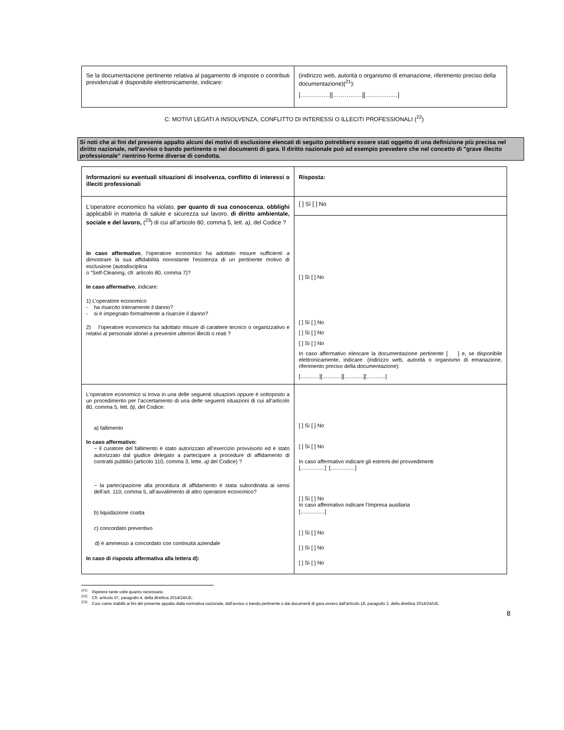| Se la documentazione pertinente relativa al pagamento di imposte o contributi previdenziali è disponibile elettronicamente, indicare: | (indirizzo web, autorità o organismo di emanazione, riferimento preciso della documentazione)(<sup>21</sup>): [……………][……………][…………..…] |
C: MOTIVI LEGATI A INSOLVENZA, CONFLITTO DI INTERESSI O ILLECITI PROFESSIONALI (<sup>22</sup>)
Si noti che ai fini del presente appalto alcuni dei motivi di esclusione elencati di seguito potrebbero essere stati oggetto di una definizione più precisa nel diritto nazionale, nell'avviso o bando pertinente o nei documenti di gara. Il diritto nazionale può ad esempio prevedere che nel concetto di "grave illecito professionale" rientrino forme diverse di condotta.
| Informazioni su eventuali situazioni di insolvenza, conflitto di interessi o illeciti professionali | Risposta: |
| L'operatore economico ha violato, per quanto di sua conoscenza , obblighi applicabili in materia di salute e sicurezza sul lavoro, di diritto ambientale, sociale e del lavoro, (<sup>23</sup>) di cui all’articolo 80, comma 5, lett. a) , del Codice ? In caso affermativo , l'operatore economico ha adottato misure sufficienti a dimostrare la sua affidabilità nonostante l'esistenza di un pertinente motivo di esclusione (autodisciplina o “Self-Cleaning, cfr. articolo 80, comma 7)? In caso affermativo , indicare: 1) L’operatore economico - ha risarcito interamente il danno? - si è impegnato formalmente a risarcire il danno? 2) l’operatore economico ha adottato misure di carattere tecnico o organizzativo e relativi al personale idonei a prevenire ulteriori illeciti o reati ? | [ ] Sì [ ] No |
| | [ ] Sì [ ] No [ ] Sì [ ] No [ ] Sì [ ] No [ ] Sì [ ] No In caso affermativo elencare la documentazione pertinente [ ] e, se disponibile elettronicamente, indicare: (indirizzo web, autorità o organismo di emanazione, riferimento preciso della documentazione): [……..…][……..…][……..…][……..…] |
| L'operatore economico si trova in una delle seguenti situazioni oppure è sottoposto a un procedimento per l’accertamento di una delle seguenti situazioni di cui all’articolo 80, comma 5, lett. b) , del Codice: a) fallimento In caso affermativo: − il curatore del fallimento è stato autorizzato all’esercizio provvisorio ed è stato autorizzato dal giudice delegato a partecipare a procedure di affidamento di contratti pubblici (articolo 110, comma 3, lette. a) del Codice) ? − la partecipazione alla procedura di affidamento è stata subordinata ai sensi dell’art. 110, comma 5, all’avvalimento di altro operatore economico? b) liquidazione coatta c) concordato preventivo d) è ammesso a concordato con continuità aziendale In caso di risposta affermativa alla lettera d): | [ ] Sì [ ] No [ ] Sì [ ] No In caso affermativo indicare gli estremi dei provvedimenti [………..…] [………..…] [ ] Sì [ ] No In caso affermativo indicare l’Impresa ausiliaria [………..…] [ ] Sì [ ] No [ ] Sì [ ] No [ ] Sì [ ] No |
<sup>(21)</sup> Ripetere tante volte quanto necessario.
<sup>(22)</sup> Cfr. articolo 57, paragrafo 4, della direttiva 2014/24/UE.
<sup>(23)</sup> Così come stabiliti ai fini del presente appalto dalla normativa nazionale, dall'avviso o bando pertinente o dai documenti di gara ovvero dall'articolo 18, paragrafo 2, della direttiva 2014/24/UE.
8